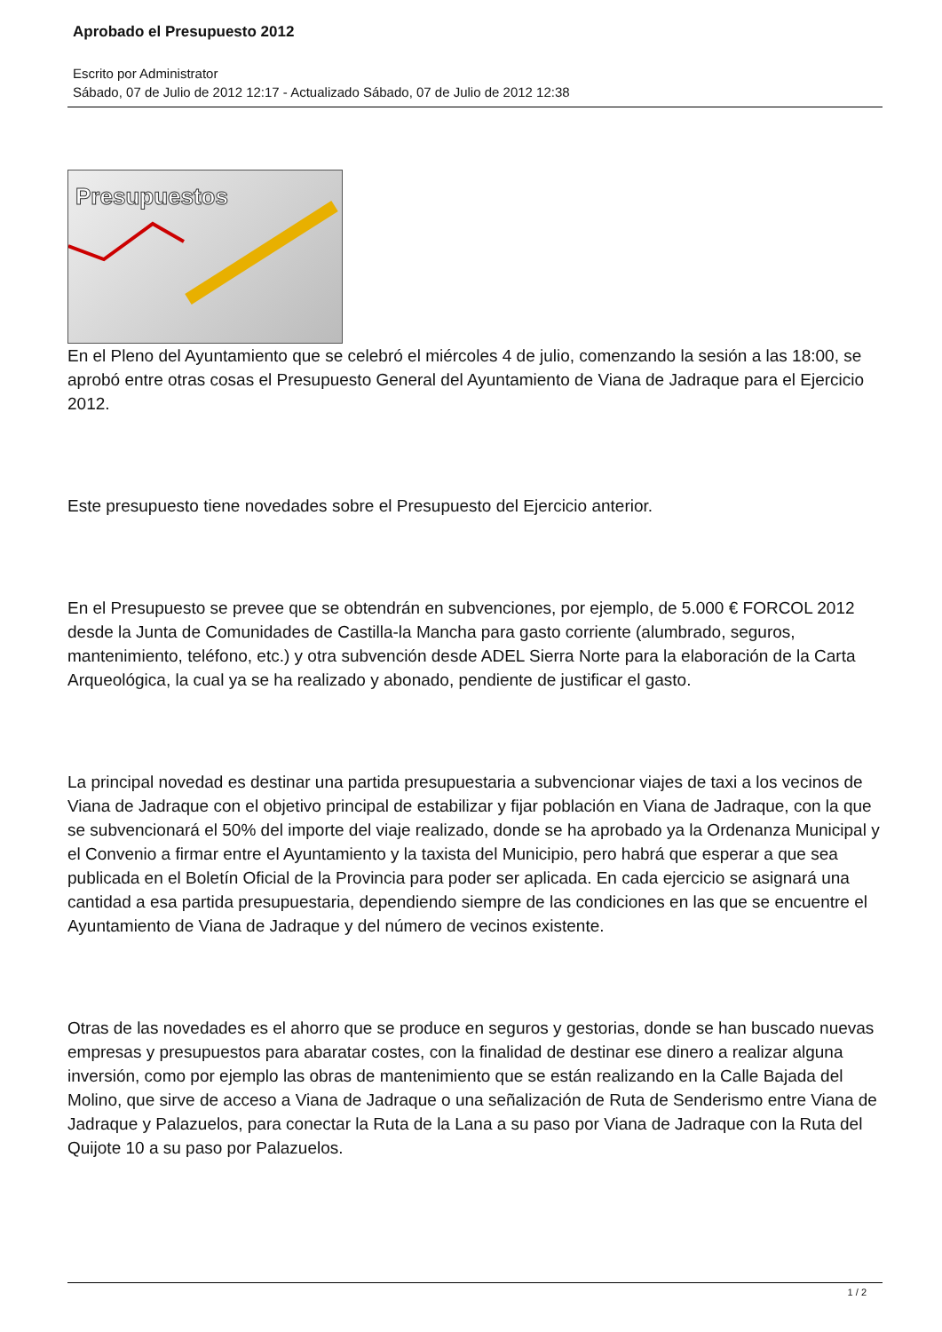Aprobado el Presupuesto 2012
Escrito por Administrator
Sábado, 07 de Julio de 2012 12:17 - Actualizado Sábado, 07 de Julio de 2012 12:38
Presupuestos
En el Pleno del Ayuntamiento que se celebró el miércoles 4 de julio, comenzando la sesión a las 18:00, se aprobó entre otras cosas el Presupuesto General del Ayuntamiento de Viana de Jadraque para el Ejercicio 2012.
Este presupuesto tiene novedades sobre el Presupuesto del Ejercicio anterior.
En el Presupuesto se prevee que se obtendrán en subvenciones, por ejemplo, de 5.000 € FORCOL 2012 desde la Junta de Comunidades de Castilla-la Mancha para gasto corriente (alumbrado, seguros, mantenimiento, teléfono, etc.) y otra subvención desde ADEL Sierra Norte para la elaboración de la Carta Arqueológica, la cual ya se ha realizado y abonado, pendiente de justificar el gasto.
La principal novedad es destinar una partida presupuestaria a subvencionar viajes de taxi a los vecinos de Viana de Jadraque con el objetivo principal de estabilizar y fijar población en Viana de Jadraque, con la que se subvencionará el 50% del importe del viaje realizado, donde se ha aprobado ya la Ordenanza Municipal y el Convenio a firmar entre el Ayuntamiento y la taxista del Municipio, pero habrá que esperar a que sea publicada en el Boletín Oficial de la Provincia para poder ser aplicada. En cada ejercicio se asignará una cantidad a esa partida presupuestaria, dependiendo siempre de las condiciones en las que se encuentre el Ayuntamiento de Viana de Jadraque y del número de vecinos existente.
Otras de las novedades es el ahorro que se produce en seguros y gestorias, donde se han buscado nuevas empresas y presupuestos para abaratar costes, con la finalidad de destinar ese dinero a realizar alguna inversión, como por ejemplo las obras de mantenimiento que se están realizando en la Calle Bajada del Molino, que sirve de acceso a Viana de Jadraque o una señalización de Ruta de Senderismo entre Viana de Jadraque y Palazuelos, para conectar la Ruta de la Lana a su paso por Viana de Jadraque con la Ruta del Quijote 10 a su paso por Palazuelos.
1 / 2